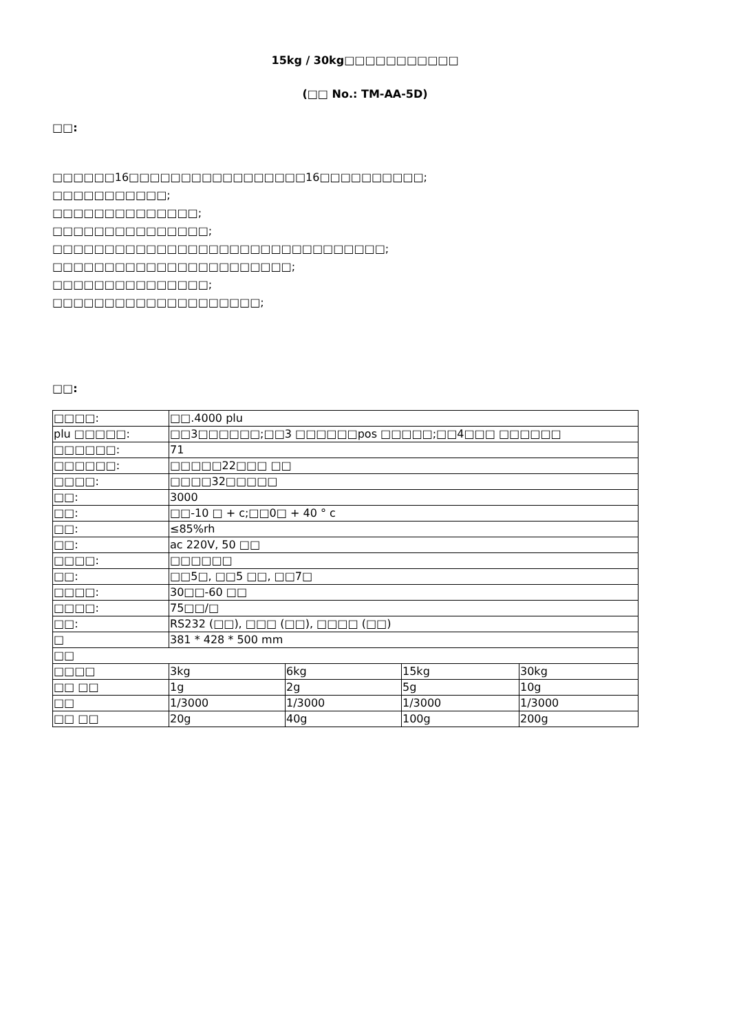15kg / 30kg□□□□□□□□□□□
(□□ No.: TM-AA-5D)
□□:
□□□□□□16□□□□□□□□□□□□□□□□□16□□□□□□□□□□;
□□□□□□□□□□□;
□□□□□□□□□□□□□□;
□□□□□□□□□□□□□□□;
□□□□□□□□□□□□□□□□□□□□□□□□□□□□□□□□;
□□□□□□□□□□□□□□□□□□□□□□□;
□□□□□□□□□□□□□□□;
□□□□□□□□□□□□□□□□□□□□;
□□:
| □□□□: | □□.4000 plu | | | |
| plu □□□□□: | □□3□□□□□□;□□3 □□□□□□pos □□□□□;□□4□□□ □□□□□□ | | | |
| □□□□□□: | 71 | | | |
| □□□□□□: | □□□□□22□□□ □□ | | | |
| □□□□: | □□□□32□□□□□ | | | |
| □□: | 3000 | | | |
| □□: | □□-10 □ + c;□□0□ + 40 ° c | | | |
| □□: | ≤85%rh | | | |
| □□: | ac 220V, 50 □□ | | | |
| □□□□: | □□□□□□ | | | |
| □□: | □□5□, □□5 □□, □□7□ | | | |
| □□□□: | 30□□-60 □□ | | | |
| □□□□: | 75□□/□ | | | |
| □□: | RS232 (□□), □□□ (□□), □□□□ (□□) | | | |
| □ | 381 * 428 * 500 mm | | | |
| □□ | | | | |
| □□□□ | 3kg | 6kg | 15kg | 30kg |
| □□ □□ | 1g | 2g | 5g | 10g |
| □□ | 1/3000 | 1/3000 | 1/3000 | 1/3000 |
| □□ □□ | 20g | 40g | 100g | 200g |